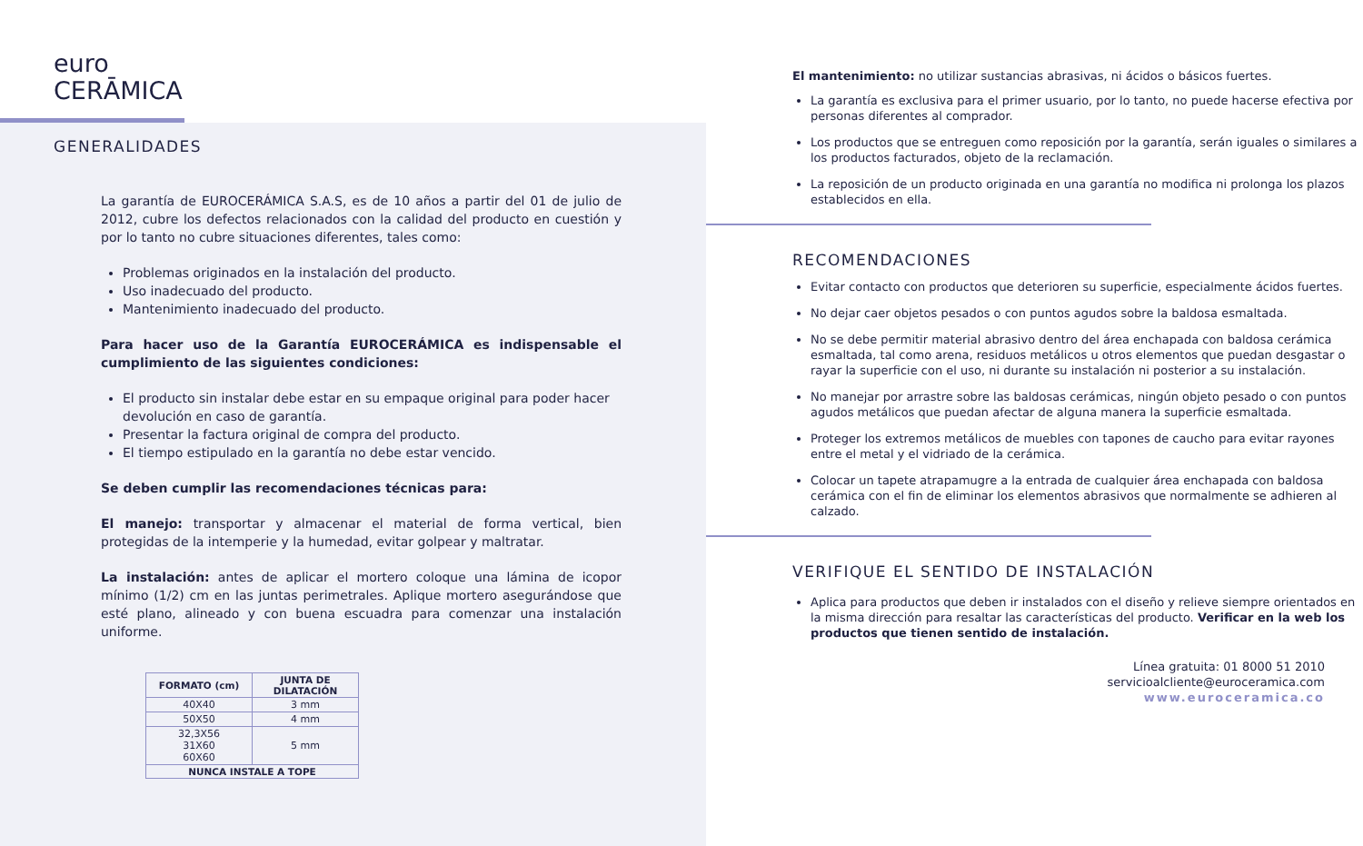euro
CERĀMICA
GENERALIDADES
La garantía de EUROCERÁMICA S.A.S, es de 10 años a partir del 01 de julio de 2012, cubre los defectos relacionados con la calidad del producto en cuestión y por lo tanto no cubre situaciones diferentes, tales como:
Problemas originados en la instalación del producto.
Uso inadecuado del producto.
Mantenimiento inadecuado del producto.
Para hacer uso de la Garantía EUROCERÁMICA es indispensable el cumplimiento de las siguientes condiciones:
El producto sin instalar debe estar en su empaque original para poder hacer devolución en caso de garantía.
Presentar la factura original de compra del producto.
El tiempo estipulado en la garantía no debe estar vencido.
Se deben cumplir las recomendaciones técnicas para:
El manejo: transportar y almacenar el material de forma vertical, bien protegidas de la intemperie y la humedad, evitar golpear y maltratar.
La instalación: antes de aplicar el mortero coloque una lámina de icopor mínimo (1/2) cm en las juntas perimetrales. Aplique mortero asegurándose que esté plano, alineado y con buena escuadra para comenzar una instalación uniforme.
| FORMATO (cm) | JUNTA DE DILATACIÓN |
| --- | --- |
| 40X40 | 3 mm |
| 50X50 | 4 mm |
| 32,3X56 31X60 60X60 | 5 mm |
| NUNCA INSTALE A TOPE | |
El mantenimiento: no utilizar sustancias abrasivas, ni ácidos o básicos fuertes.
La garantía es exclusiva para el primer usuario, por lo tanto, no puede hacerse efectiva por personas diferentes al comprador.
Los productos que se entreguen como reposición por la garantía, serán iguales o similares a los productos facturados, objeto de la reclamación.
La reposición de un producto originada en una garantía no modifica ni prolonga los plazos establecidos en ella.
RECOMENDACIONES
Evitar contacto con productos que deterioren su superficie, especialmente ácidos fuertes.
No dejar caer objetos pesados o con puntos agudos sobre la baldosa esmaltada.
No se debe permitir material abrasivo dentro del área enchapada con baldosa cerámica esmaltada, tal como arena, residuos metálicos u otros elementos que puedan desgastar o rayar la superficie con el uso, ni durante su instalación ni posterior a su instalación.
No manejar por arrastre sobre las baldosas cerámicas, ningún objeto pesado o con puntos agudos metálicos que puedan afectar de alguna manera la superficie esmaltada.
Proteger los extremos metálicos de muebles con tapones de caucho para evitar rayones entre el metal y el vidriado de la cerámica.
Colocar un tapete atrapamugre a la entrada de cualquier área enchapada con baldosa cerámica con el fin de eliminar los elementos abrasivos que normalmente se adhieren al calzado.
VERIFIQUE EL SENTIDO DE INSTALACIÓN
Aplica para productos que deben ir instalados con el diseño y relieve siempre orientados en la misma dirección para resaltar las características del producto. Verificar en la web los productos que tienen sentido de instalación.
Línea gratuita: 01 8000 51 2010
servicioalcliente@euroceramica.com
www.euroceramica.co